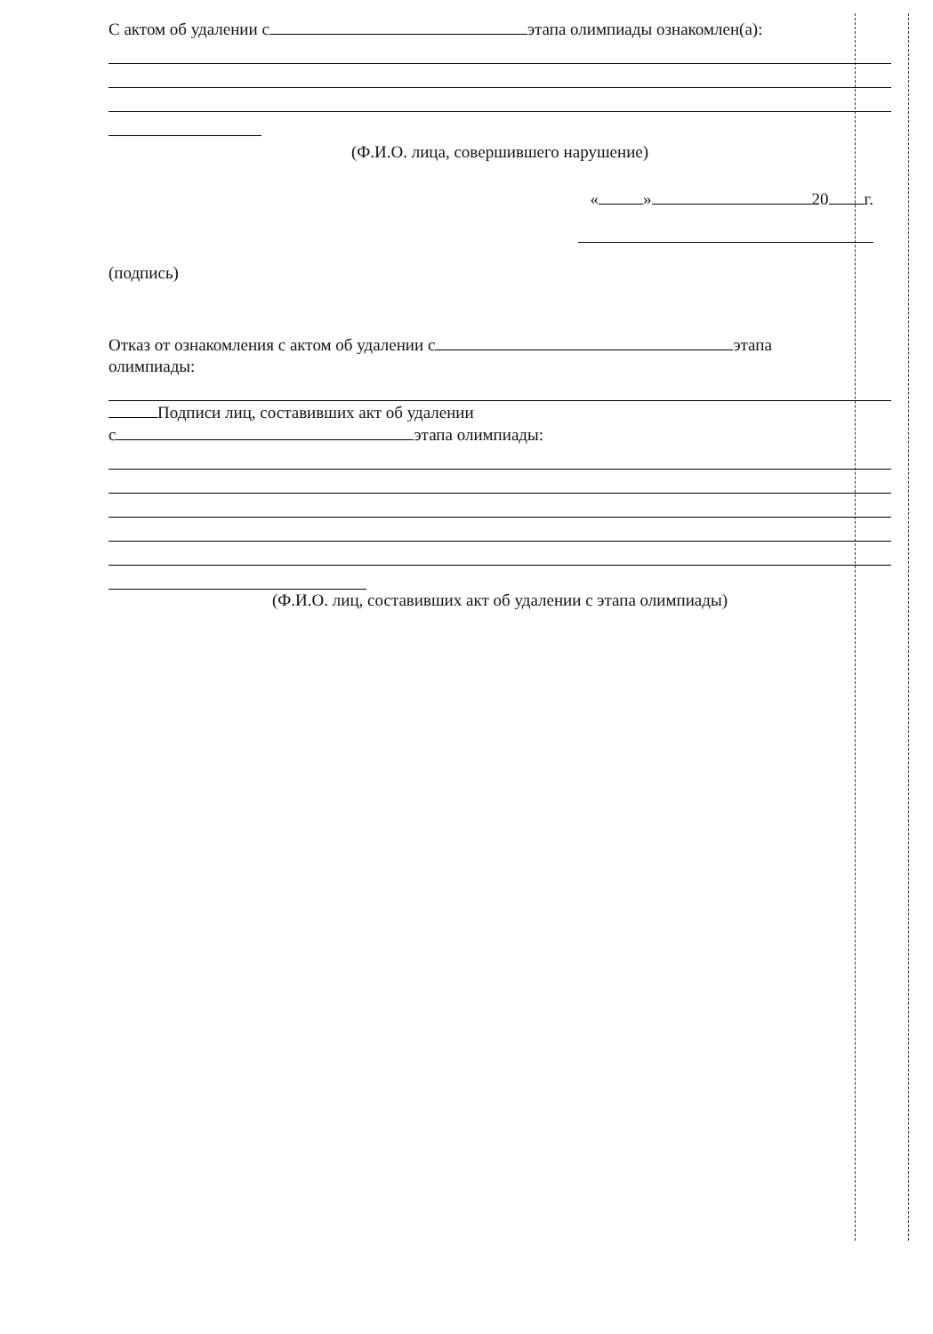С актом об удалении с этапа олимпиады ознакомлен(а):
(Ф.И.О. лица, совершившего нарушение)
« » 20 г.
(подпись)
Отказ от ознакомления с актом об удалении с этапа
олимпиады:
Подписи лиц, составивших акт об удалении
с этапа олимпиады:
(Ф.И.О. лиц, составивших акт об удалении с этапа олимпиады)